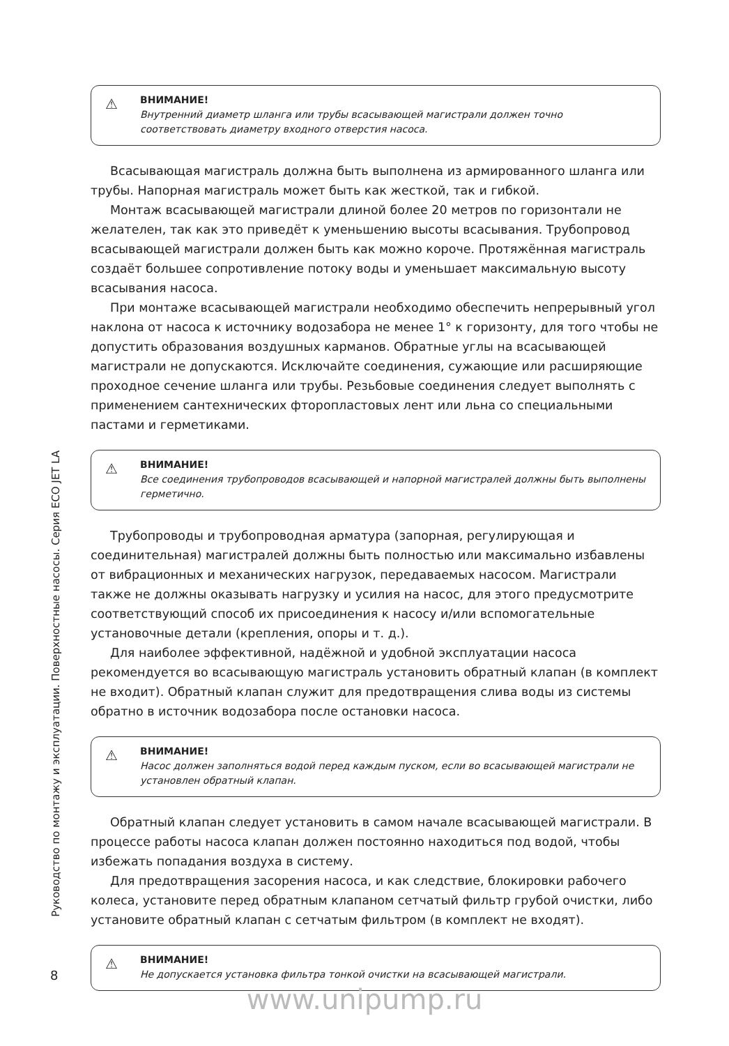Руководство по монтажу и эксплуатации. Поверхностные насосы. Серия ECO JET LA
⚠ ВНИМАНИЕ!
Внутренний диаметр шланга или трубы всасывающей магистрали должен точно соответствовать диаметру входного отверстия насоса.
Всасывающая магистраль должна быть выполнена из армированного шланга или трубы. Напорная магистраль может быть как жесткой, так и гибкой.
Монтаж всасывающей магистрали длиной более 20 метров по горизонтали не желателен, так как это приведёт к уменьшению высоты всасывания. Трубопровод всасывающей магистрали должен быть как можно короче. Протяжённая магистраль создаёт большее сопротивление потоку воды и уменьшает максимальную высоту всасывания насоса.
При монтаже всасывающей магистрали необходимо обеспечить непрерывный угол наклона от насоса к источнику водозабора не менее 1° к горизонту, для того чтобы не допустить образования воздушных карманов. Обратные углы на всасывающей магистрали не допускаются. Исключайте соединения, сужающие или расширяющие проходное сечение шланга или трубы. Резьбовые соединения следует выполнять с применением сантехнических фторопластовых лент или льна со специальными пастами и герметиками.
⚠ ВНИМАНИЕ!
Все соединения трубопроводов всасывающей и напорной магистралей должны быть выполнены герметично.
Трубопроводы и трубопроводная арматура (запорная, регулирующая и соединительная) магистралей должны быть полностью или максимально избавлены от вибрационных и механических нагрузок, передаваемых насосом. Магистрали также не должны оказывать нагрузку и усилия на насос, для этого предусмотрите соответствующий способ их присоединения к насосу и/или вспомогательные установочные детали (крепления, опоры и т. д.).
Для наиболее эффективной, надёжной и удобной эксплуатации насоса рекомендуется во всасывающую магистраль установить обратный клапан (в комплект не входит). Обратный клапан служит для предотвращения слива воды из системы обратно в источник водозабора после остановки насоса.
⚠ ВНИМАНИЕ!
Насос должен заполняться водой перед каждым пуском, если во всасывающей магистрали не установлен обратный клапан.
Обратный клапан следует установить в самом начале всасывающей магистрали. В процессе работы насоса клапан должен постоянно находиться под водой, чтобы избежать попадания воздуха в систему.
Для предотвращения засорения насоса, и как следствие, блокировки рабочего колеса, установите перед обратным клапаном сетчатый фильтр грубой очистки, либо установите обратный клапан с сетчатым фильтром (в комплект не входят).
⚠ ВНИМАНИЕ!
Не допускается установка фильтра тонкой очистки на всасывающей магистрали.
8
www.unipump.ru